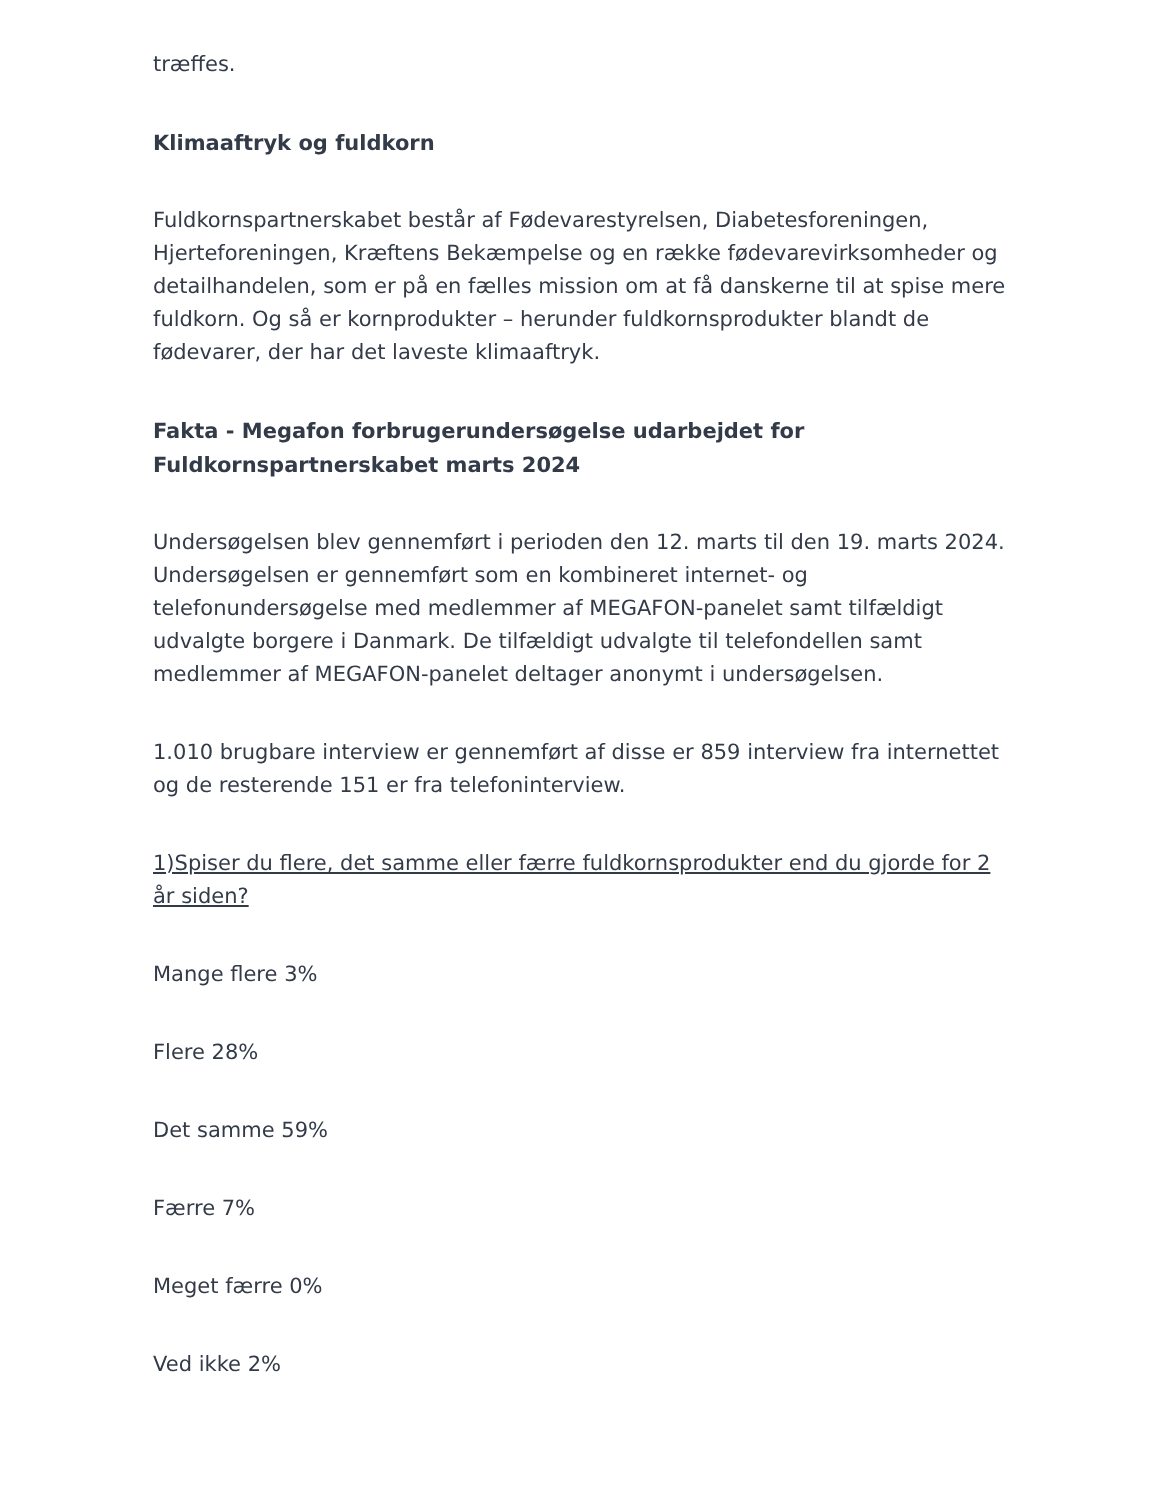træffes.
Klimaaftryk og fuldkorn
Fuldkornspartnerskabet består af Fødevarestyrelsen, Diabetesforeningen, Hjerteforeningen, Kræftens Bekæmpelse og en række fødevarevirksomheder og detailhandelen, som er på en fælles mission om at få danskerne til at spise mere fuldkorn. Og så er kornprodukter – herunder fuldkornsprodukter blandt de fødevarer, der har det laveste klimaaftryk.
Fakta - Megafon forbrugerundersøgelse udarbejdet for Fuldkornspartnerskabet marts 2024
Undersøgelsen blev gennemført i perioden den 12. marts til den 19. marts 2024. Undersøgelsen er gennemført som en kombineret internet- og telefonundersøgelse med medlemmer af MEGAFON-panelet samt tilfældigt udvalgte borgere i Danmark. De tilfældigt udvalgte til telefondellen samt medlemmer af MEGAFON-panelet deltager anonymt i undersøgelsen.
1.010 brugbare interview er gennemført af disse er 859 interview fra internettet og de resterende 151 er fra telefoninterview.
1)Spiser du flere, det samme eller færre fuldkornsprodukter end du gjorde for 2 år siden?
Mange flere 3%
Flere 28%
Det samme 59%
Færre 7%
Meget færre 0%
Ved ikke 2%